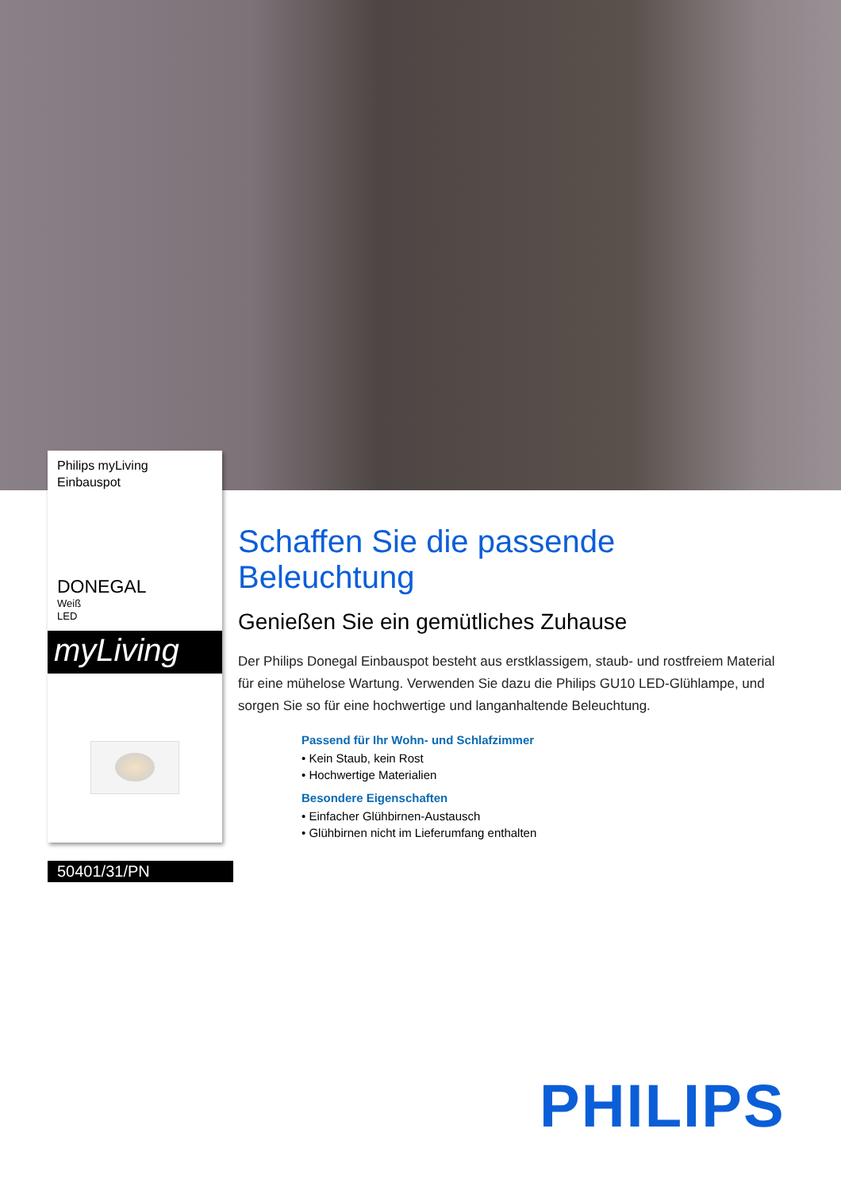Philips myLiving
Einbauspot
DONEGAL
Weiß
LED
myLiving
50401/31/PN
Schaffen Sie die passende Beleuchtung
Genießen Sie ein gemütliches Zuhause
Der Philips Donegal Einbauspot besteht aus erstklassigem, staub- und rostfreiem Material für eine mühelose Wartung. Verwenden Sie dazu die Philips GU10 LED-Glühlampe, und sorgen Sie so für eine hochwertige und langanhaltende Beleuchtung.
Passend für Ihr Wohn- und Schlafzimmer
• Kein Staub, kein Rost
• Hochwertige Materialien
Besondere Eigenschaften
• Einfacher Glühbirnen-Austausch
• Glühbirnen nicht im Lieferumfang enthalten
PHILIPS